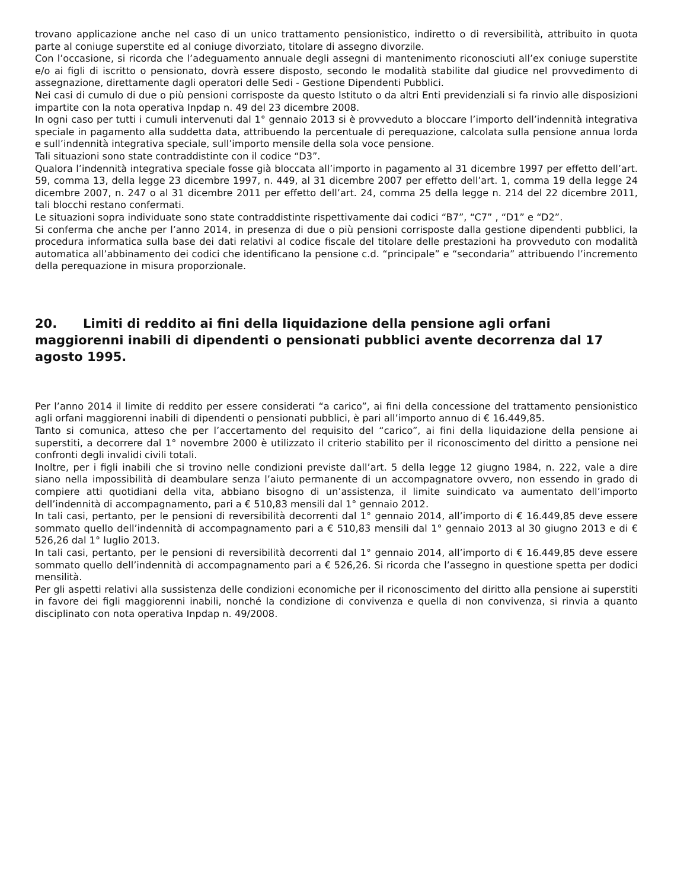trovano applicazione anche nel caso di un unico trattamento pensionistico, indiretto o di reversibilità, attribuito in quota parte al coniuge superstite ed al coniuge divorziato, titolare di assegno divorzile.
Con l’occasione, si ricorda che l’adeguamento annuale degli assegni di mantenimento riconosciuti all’ex coniuge superstite e/o ai figli di iscritto o pensionato, dovrà essere disposto, secondo le modalità stabilite dal giudice nel provvedimento di assegnazione, direttamente dagli operatori delle Sedi - Gestione Dipendenti Pubblici.
Nei casi di cumulo di due o più pensioni corrisposte da questo Istituto o da altri Enti previdenziali si fa rinvio alle disposizioni impartite con la nota operativa Inpdap n. 49 del 23 dicembre 2008.
In ogni caso per tutti i cumuli intervenuti dal 1° gennaio 2013 si è provveduto a bloccare l’importo dell’indennità integrativa speciale in pagamento alla suddetta data, attribuendo la percentuale di perequazione, calcolata sulla pensione annua lorda e sull’indennità integrativa speciale, sull’importo mensile della sola voce pensione.
Tali situazioni sono state contraddistinte con il codice “D3”.
Qualora l’indennità integrativa speciale fosse già bloccata all’importo in pagamento al 31 dicembre 1997 per effetto dell’art. 59, comma 13, della legge 23 dicembre 1997, n. 449, al 31 dicembre 2007 per effetto dell’art. 1, comma 19 della legge 24 dicembre 2007, n. 247 o al 31 dicembre 2011 per effetto dell’art. 24, comma 25 della legge n. 214 del 22 dicembre 2011, tali blocchi restano confermati.
Le situazioni sopra individuate sono state contraddistinte rispettivamente dai codici “B7”, “C7” , “D1” e “D2”.
Si conferma che anche per l’anno 2014, in presenza di due o più pensioni corrisposte dalla gestione dipendenti pubblici, la procedura informatica sulla base dei dati relativi al codice fiscale del titolare delle prestazioni ha provveduto con modalità automatica all’abbinamento dei codici che identificano la pensione c.d. “principale” e “secondaria” attribuendo l’incremento della perequazione in misura proporzionale.
20. Limiti di reddito ai fini della liquidazione della pensione agli orfani maggiorenni inabili di dipendenti o pensionati pubblici avente decorrenza dal 17 agosto 1995.
Per l’anno 2014 il limite di reddito per essere considerati “a carico”, ai fini della concessione del trattamento pensionistico agli orfani maggiorenni inabili di dipendenti o pensionati pubblici, è pari all’importo annuo di € 16.449,85.
Tanto si comunica, atteso che per l’accertamento del requisito del “carico”, ai fini della liquidazione della pensione ai superstiti, a decorrere dal 1° novembre 2000 è utilizzato il criterio stabilito per il riconoscimento del diritto a pensione nei confronti degli invalidi civili totali.
Inoltre, per i figli inabili che si trovino nelle condizioni previste dall’art. 5 della legge 12 giugno 1984, n. 222, vale a dire siano nella impossibilità di deambulare senza l’aiuto permanente di un accompagnatore ovvero, non essendo in grado di compiere atti quotidiani della vita, abbiano bisogno di un’assistenza, il limite suindicato va aumentato dell’importo dell’indennità di accompagnamento, pari a € 510,83 mensili dal 1° gennaio 2012.
In tali casi, pertanto, per le pensioni di reversibilità decorrenti dal 1° gennaio 2014, all’importo di € 16.449,85 deve essere sommato quello dell’indennità di accompagnamento pari a € 510,83 mensili dal 1° gennaio 2013 al 30 giugno 2013 e di € 526,26 dal 1° luglio 2013.
In tali casi, pertanto, per le pensioni di reversibilità decorrenti dal 1° gennaio 2014, all’importo di € 16.449,85 deve essere sommato quello dell’indennità di accompagnamento pari a € 526,26. Si ricorda che l’assegno in questione spetta per dodici mensilità.
Per gli aspetti relativi alla sussistenza delle condizioni economiche per il riconoscimento del diritto alla pensione ai superstiti in favore dei figli maggiorenni inabili, nonché la condizione di convivenza e quella di non convivenza, si rinvia a quanto disciplinato con nota operativa Inpdap n. 49/2008.